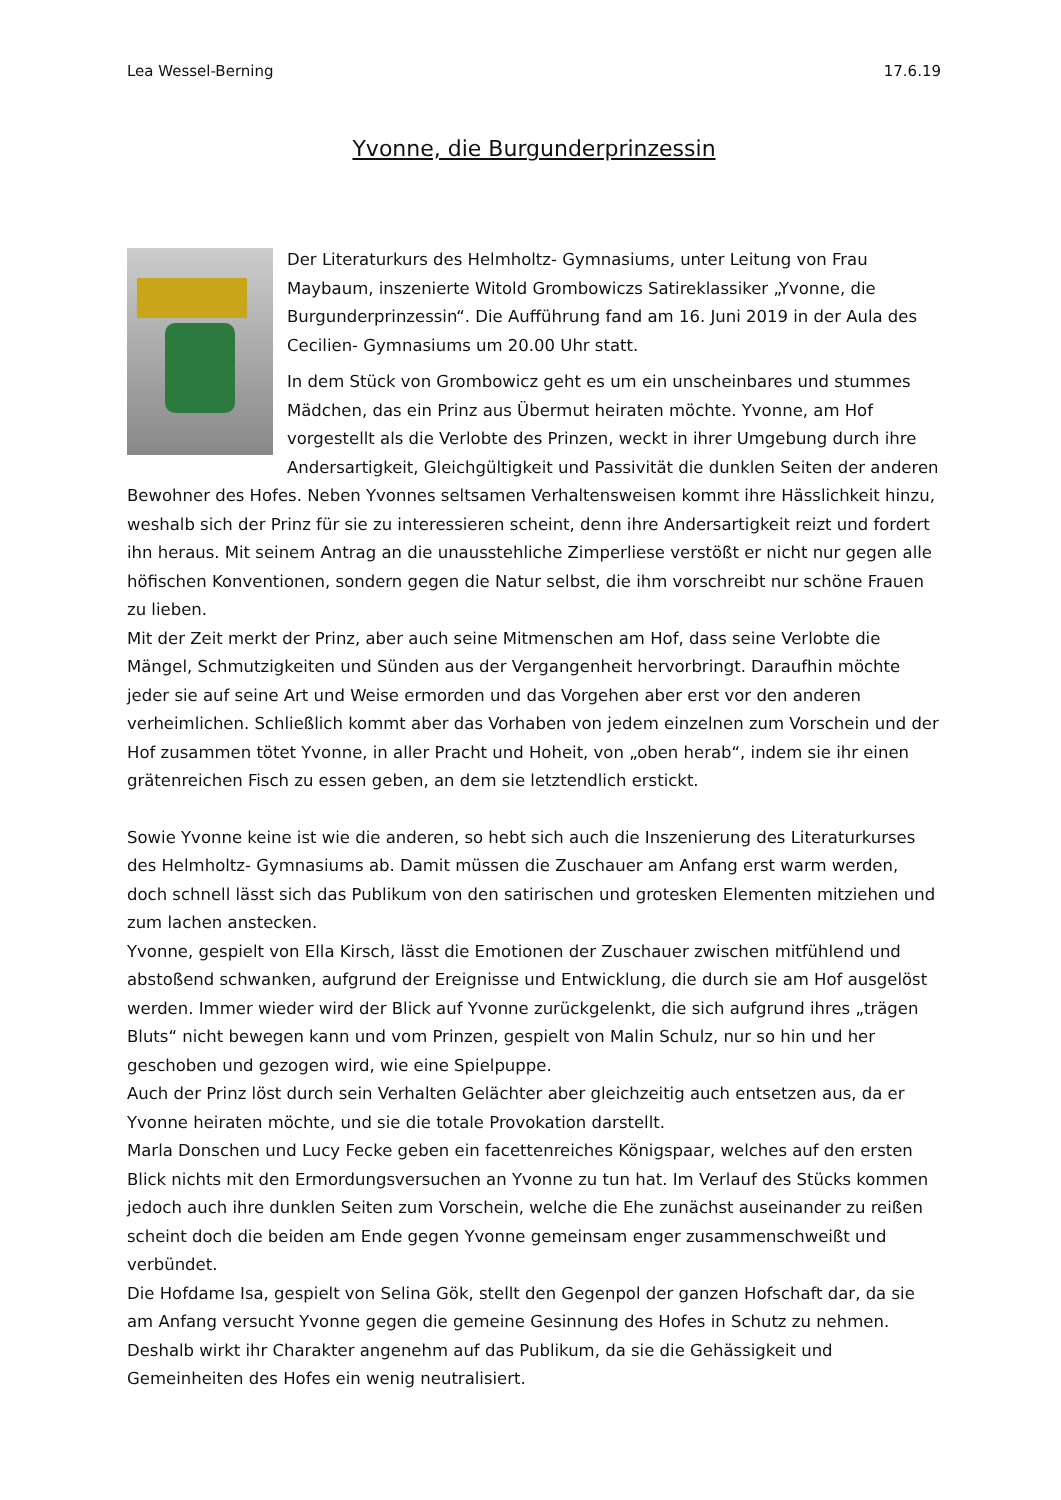Lea Wessel-Berning 17.6.19
Yvonne, die Burgunderprinzessin
Der Literaturkurs des Helmholtz- Gymnasiums, unter Leitung von Frau Maybaum, inszenierte Witold Grombowiczs Satireklassiker „Yvonne, die Burgunderprinzessin“. Die Aufführung fand am 16. Juni 2019 in der Aula des Cecilien- Gymnasiums um 20.00 Uhr statt.
In dem Stück von Grombowicz geht es um ein unscheinbares und stummes Mädchen, das ein Prinz aus Übermut heiraten möchte. Yvonne, am Hof vorgestellt als die Verlobte des Prinzen, weckt in ihrer Umgebung durch ihre Andersartigkeit, Gleichgültigkeit und Passivität die dunklen Seiten der anderen Bewohner des Hofes. Neben Yvonnes seltsamen Verhaltensweisen kommt ihre Hässlichkeit hinzu, weshalb sich der Prinz für sie zu interessieren scheint, denn ihre Andersartigkeit reizt und fordert ihn heraus. Mit seinem Antrag an die unausstehliche Zimperliese verstößt er nicht nur gegen alle höfischen Konventionen, sondern gegen die Natur selbst, die ihm vorschreibt nur schöne Frauen zu lieben.
Mit der Zeit merkt der Prinz, aber auch seine Mitmenschen am Hof, dass seine Verlobte die Mängel, Schmutzigkeiten und Sünden aus der Vergangenheit hervorbringt. Daraufhin möchte jeder sie auf seine Art und Weise ermorden und das Vorgehen aber erst vor den anderen verheimlichen. Schließlich kommt aber das Vorhaben von jedem einzelnen zum Vorschein und der Hof zusammen tötet Yvonne, in aller Pracht und Hoheit, von „oben herab“, indem sie ihr einen grätenreichen Fisch zu essen geben, an dem sie letztendlich erstickt.
Sowie Yvonne keine ist wie die anderen, so hebt sich auch die Inszenierung des Literaturkurses des Helmholtz- Gymnasiums ab. Damit müssen die Zuschauer am Anfang erst warm werden, doch schnell lässt sich das Publikum von den satirischen und grotesken Elementen mitziehen und zum lachen anstecken.
Yvonne, gespielt von Ella Kirsch, lässt die Emotionen der Zuschauer zwischen mitfühlend und abstoßend schwanken, aufgrund der Ereignisse und Entwicklung, die durch sie am Hof ausgelöst werden. Immer wieder wird der Blick auf Yvonne zurückgelenkt, die sich aufgrund ihres „trägen Bluts“ nicht bewegen kann und vom Prinzen, gespielt von Malin Schulz, nur so hin und her geschoben und gezogen wird, wie eine Spielpuppe.
Auch der Prinz löst durch sein Verhalten Gelächter aber gleichzeitig auch entsetzen aus, da er Yvonne heiraten möchte, und sie die totale Provokation darstellt.
Marla Donschen und Lucy Fecke geben ein facettenreiches Königspaar, welches auf den ersten Blick nichts mit den Ermordungsversuchen an Yvonne zu tun hat. Im Verlauf des Stücks kommen jedoch auch ihre dunklen Seiten zum Vorschein, welche die Ehe zunächst auseinander zu reißen scheint doch die beiden am Ende gegen Yvonne gemeinsam enger zusammenschweißt und verbündet.
Die Hofdame Isa, gespielt von Selina Gök, stellt den Gegenpol der ganzen Hofschaft dar, da sie am Anfang versucht Yvonne gegen die gemeine Gesinnung des Hofes in Schutz zu nehmen. Deshalb wirkt ihr Charakter angenehm auf das Publikum, da sie die Gehässigkeit und Gemeinheiten des Hofes ein wenig neutralisiert.